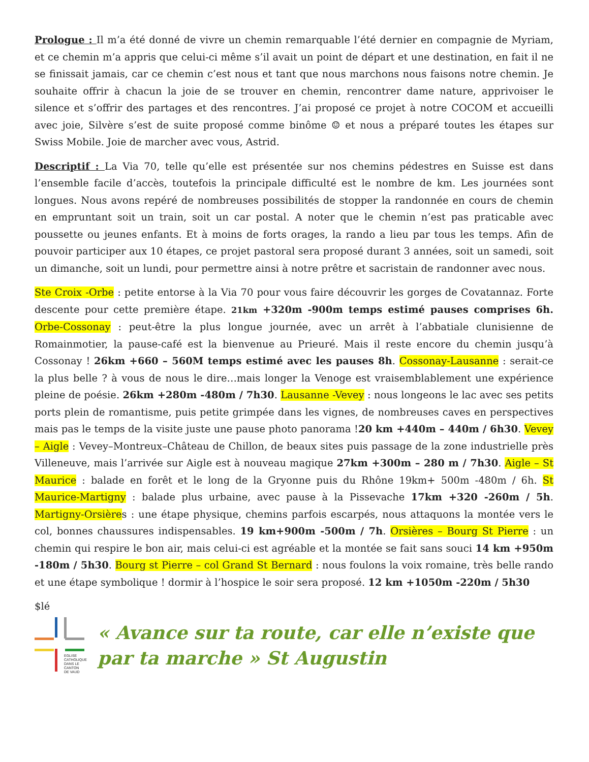Prologue : Il m’a été donné de vivre un chemin remarquable l’été dernier en compagnie de Myriam, et ce chemin m’a appris que celui-ci même s’il avait un point de départ et une destination, en fait il ne se finissait jamais, car ce chemin c’est nous et tant que nous marchons nous faisons notre chemin. Je souhaite offrir à chacun la joie de se trouver en chemin, rencontrer dame nature, apprivoiser le silence et s’offrir des partages et des rencontres. J’ai proposé ce projet à notre COCOM et accueilli avec joie, Silvère s’est de suite proposé comme binôme ☺ et nous a préparé toutes les étapes sur Swiss Mobile. Joie de marcher avec vous, Astrid.
Descriptif : La Via 70, telle qu’elle est présentée sur nos chemins pédestres en Suisse est dans l’ensemble facile d’accès, toutefois la principale difficulté est le nombre de km. Les journées sont longues. Nous avons repéré de nombreuses possibilités de stopper la randonnée en cours de chemin en empruntant soit un train, soit un car postal. A noter que le chemin n’est pas praticable avec poussette ou jeunes enfants. Et à moins de forts orages, la rando a lieu par tous les temps. Afin de pouvoir participer aux 10 étapes, ce projet pastoral sera proposé durant 3 années, soit un samedi, soit un dimanche, soit un lundi, pour permettre ainsi à notre prêtre et sacristain de randonner avec nous.
Ste Croix -Orbe : petite entorse à la Via 70 pour vous faire découvrir les gorges de Covatannaz. Forte descente pour cette première étape. 21km +320m -900m temps estimé pauses comprises 6h. Orbe-Cossonay : peut-être la plus longue journée, avec un arrêt à l’abbatiale clunisienne de Romainmotier, la pause-café est la bienvenue au Prieuré. Mais il reste encore du chemin jusqu’à Cossonay ! 26km +660 – 560M temps estimé avec les pauses 8h. Cossonay-Lausanne : serait-ce la plus belle ? à vous de nous le dire…mais longer la Venoge est vraisemblablement une expérience pleine de poésie. 26km +280m -480m / 7h30. Lausanne -Vevey : nous longeons le lac avec ses petits ports plein de romantisme, puis petite grimpée dans les vignes, de nombreuses caves en perspectives mais pas le temps de la visite juste une pause photo panorama !20 km +440m – 440m / 6h30. Vevey – Aigle : Vevey–Montreux–Château de Chillon, de beaux sites puis passage de la zone industrielle près Villeneuve, mais l’arrivée sur Aigle est à nouveau magique 27km +300m – 280 m / 7h30. Aigle – St Maurice : balade en forêt et le long de la Gryonne puis du Rhône 19km+ 500m -480m / 6h. St Maurice-Martigny : balade plus urbaine, avec pause à la Pissevache 17km +320 -260m / 5h. Martigny-Orsières : une étape physique, chemins parfois escarpés, nous attaquons la montée vers le col, bonnes chaussures indispensables. 19 km+900m -500m / 7h. Orsières – Bourg St Pierre : un chemin qui respire le bon air, mais celui-ci est agréable et la montée se fait sans souci 14 km +950m -180m / 5h30. Bourg st Pierre – col Grand St Bernard : nous foulons la voix romaine, très belle rando et une étape symbolique ! dormir à l’hospice le soir sera proposé. 12 km +1050m -220m / 5h30
$lé
EGLISE
CATHOLIQUE
DANS LE CANTON
DE VAUD
« Avance sur ta route, car elle n’existe que par ta marche » St Augustin